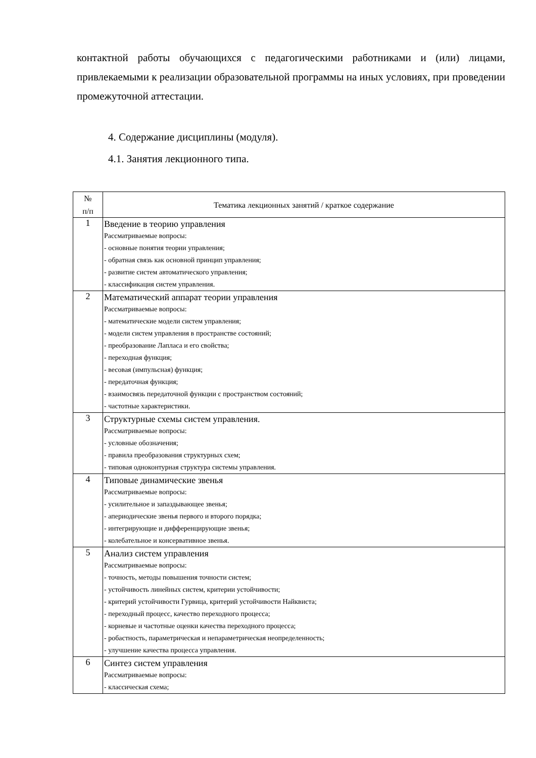контактной работы обучающихся с педагогическими работниками и (или) лицами, привлекаемыми к реализации образовательной программы на иных условиях, при проведении промежуточной аттестации.
4. Содержание дисциплины (модуля).
4.1. Занятия лекционного типа.
| № п/п | Тематика лекционных занятий / краткое содержание |
| --- | --- |
| 1 | Введение в теорию управления Рассматриваемые вопросы: - основные понятия теории управления; - обратная связь как основной принцип управления; - развитие систем автоматического управления; - классификация систем управления. |
| 2 | Математический аппарат теории управления Рассматриваемые вопросы: - математические модели систем управления; - модели систем управления в пространстве состояний; - преобразование Лапласа и его свойства; - переходная функция; - весовая (импульсная) функция; - передаточная функция; - взаимосвязь передаточной функции с пространством состояний; - частотные характеристики. |
| 3 | Структурные схемы систем управления. Рассматриваемые вопросы: - условные обозначения; - правила преобразования структурных схем; - типовая одноконтурная структура системы управления. |
| 4 | Типовые динамические звенья Рассматриваемые вопросы: - усилительное и запаздывающее звенья; - апериодические звенья первого и второго порядка; - интегрирующие и дифференцирующие звенья; - колебательное и консервативное звенья. |
| 5 | Анализ систем управления Рассматриваемые вопросы: - точность, методы повышения точности систем; - устойчивость линейных систем, критерии устойчивости; - критерий устойчивости Гурвица, критерий устойчивости Найквиста; - переходный процесс, качество переходного процесса; - корневые и частотные оценки качества переходного процесса; - робастность, параметрическая и непараметрическая неопределенность; - улучшение качества процесса управления. |
| 6 | Синтез систем управления Рассматриваемые вопросы: - классическая схема; |